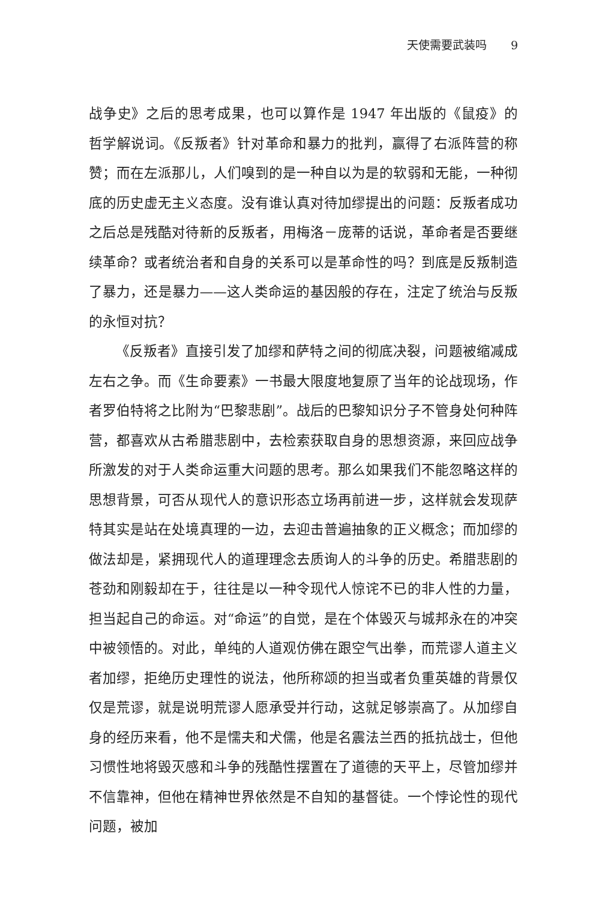天使需要武装吗 9
战争史》之后的思考成果，也可以算作是 1947 年出版的《鼠疫》的哲学解说词。《反叛者》针对革命和暴力的批判，赢得了右派阵营的称赞；而在左派那儿，人们嗅到的是一种自以为是的软弱和无能，一种彻底的历史虚无主义态度。没有谁认真对待加缪提出的问题：反叛者成功之后总是残酷对待新的反叛者，用梅洛－庞蒂的话说，革命者是否要继续革命？或者统治者和自身的关系可以是革命性的吗？到底是反叛制造了暴力，还是暴力——这人类命运的基因般的存在，注定了统治与反叛的永恒对抗？
《反叛者》直接引发了加缪和萨特之间的彻底决裂，问题被缩减成左右之争。而《生命要素》一书最大限度地复原了当年的论战现场，作者罗伯特将之比附为“巴黎悲剧”。战后的巴黎知识分子不管身处何种阵营，都喜欢从古希腊悲剧中，去检索获取自身的思想资源，来回应战争所激发的对于人类命运重大问题的思考。那么如果我们不能忽略这样的思想背景，可否从现代人的意识形态立场再前进一步，这样就会发现萨特其实是站在处境真理的一边，去迎击普遍抽象的正义概念；而加缪的做法却是，紧拥现代人的道理理念去质询人的斗争的历史。希腊悲剧的苍劲和刚毅却在于，往往是以一种令现代人惊诧不已的非人性的力量，担当起自己的命运。对“命运”的自觉，是在个体毁灭与城邦永在的冲突中被领悟的。对此，单纯的人道观仿佛在跟空气出拳，而荒谬人道主义者加缪，拒绝历史理性的说法，他所称颂的担当或者负重英雄的背景仅仅是荒谬，就是说明荒谬人愿承受并行动，这就足够崇高了。从加缪自身的经历来看，他不是懦夫和犬儒，他是名震法兰西的抵抗战士，但他习惯性地将毁灭感和斗争的残酷性摆置在了道德的天平上，尽管加缪并不信靠神，但他在精神世界依然是不自知的基督徒。一个悖论性的现代问题，被加